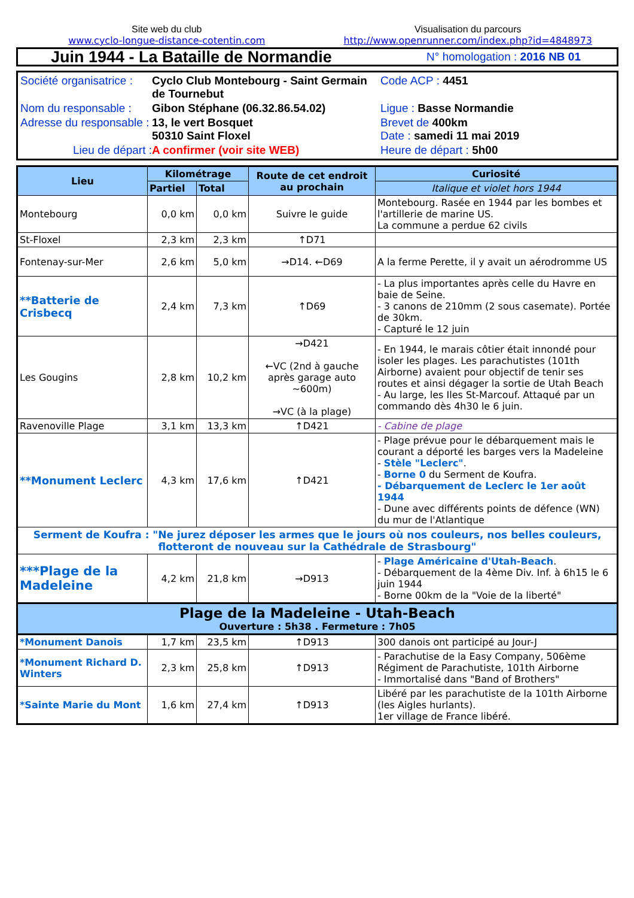Site web du club
www.cyclo-longue-distance-cotentin.com
Visualisation du parcours
http://www.openrunner.com/index.php?id=4848973
Juin 1944 - La Bataille de Normandie
N° homologation : 2016 NB 01
Société organisatrice :
Cyclo Club Montebourg - Saint Germain de Tournebut
Code ACP : 4451
Nom du responsable :
Gibon Stéphane (06.32.86.54.02)
Ligue : Basse Normandie
Adresse du responsable :
13, le vert Bosquet
50310 Saint Floxel
Brevet de 400km
Date : samedi 11 mai 2019
Lieu de départ :
A confirmer (voir site WEB)
Heure de départ : 5h00
| Lieu | Kilométrage | | Route de cet endroit au prochain | Curiosité |
| --- | --- | --- | --- | --- |
| | Partiel | Total | | Italique et violet hors 1944 |
| Montebourg | 0,0 km | 0,0 km | Suivre le guide | Montebourg. Rasée en 1944 par les bombes et l'artillerie de marine US. La commune a perdue 62 civils |
| St-Floxel | 2,3 km | 2,3 km | ↑D71 | |
| Fontenay-sur-Mer | 2,6 km | 5,0 km | →D14. ←D69 | A la ferme Perette, il y avait un aérodromme US |
| **Batterie de Crisbecq | 2,4 km | 7,3 km | ↑D69 | - La plus importantes après celle du Havre en baie de Seine. - 3 canons de 210mm (2 sous casemate). Portée de 30km. - Capturé le 12 juin |
| Les Gougins | 2,8 km | 10,2 km | →D421 ←VC (2nd à gauche après garage auto ~600m) →VC (à la plage) | - En 1944, le marais côtier était innondé pour isoler les plages. Les parachutistes (101th Airborne) avaient pour objectif de tenir ses routes et ainsi dégager la sortie de Utah Beach - Au large, les Iles St-Marcouf. Attaqué par un commando dès 4h30 le 6 juin. |
| Ravenoville Plage | 3,1 km | 13,3 km | ↑D421 | - Cabine de plage |
| **Monument Leclerc | 4,3 km | 17,6 km | ↑D421 | - Plage prévue pour le débarquement mais le courant a déporté les barges vers la Madeleine - Stèle "Leclerc" . - Borne 0 du Serment de Koufra. - Débarquement de Leclerc le 1er août 1944 - Dune avec différents points de défence (WN) du mur de l'Atlantique |
| Serment de Koufra : "Ne jurez déposer les armes que le jours où nos couleurs, nos belles couleurs, flotteront de nouveau sur la Cathédrale de Strasbourg" | | | | |
| ***Plage de la Madeleine | 4,2 km | 21,8 km | →D913 | - Plage Américaine d'Utah-Beach . - Débarquement de la 4ème Div. Inf. à 6h15 le 6 juin 1944 - Borne 00km de la "Voie de la liberté" |
| Plage de la Madeleine - Utah-Beach Ouverture : 5h38 . Fermeture : 7h05 | | | | |
| *Monument Danois | 1,7 km | 23,5 km | ↑D913 | 300 danois ont participé au Jour-J |
| *Monument Richard D. Winters | 2,3 km | 25,8 km | ↑D913 | - Parachutise de la Easy Company, 506ème Régiment de Parachutiste, 101th Airborne - Immortalisé dans "Band of Brothers" |
| *Sainte Marie du Mont | 1,6 km | 27,4 km | ↑D913 | Libéré par les parachutiste de la 101th Airborne (les Aigles hurlants). 1er village de France libéré. |